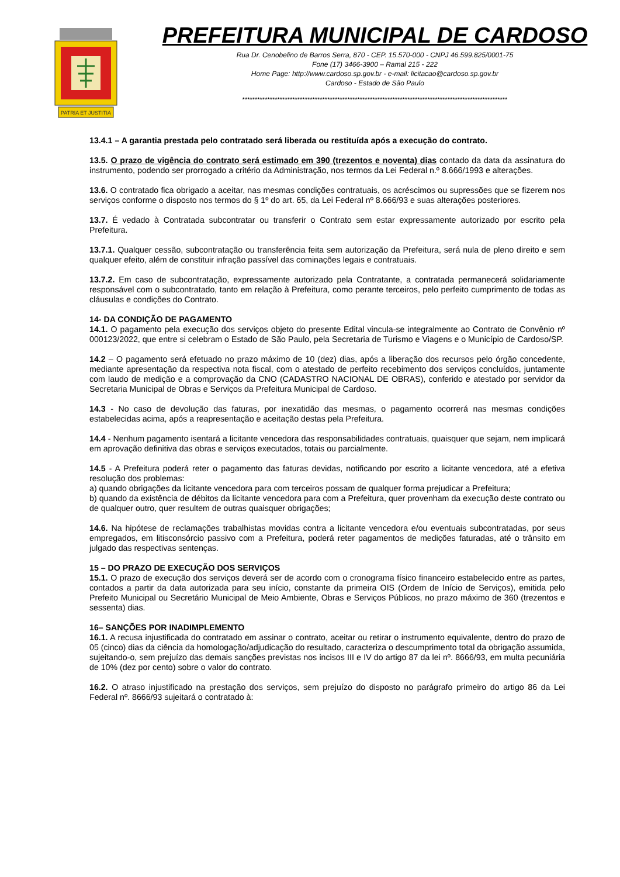PATRIA ET JUSTITIA
PREFEITURA MUNICIPAL DE CARDOSO
Rua Dr. Cenobelino de Barros Serra, 870 - CEP. 15.570-000 - CNPJ 46.599.825/0001-75
Fone (17) 3466-3900 – Ramal 215 - 222
Home Page: http://www.cardoso.sp.gov.br - e-mail: licitacao@cardoso.sp.gov.br
Cardoso - Estado de São Paulo
**********************************************************************************************************
13.4.1 – A garantia prestada pelo contratado será liberada ou restituída após a execução do contrato.
13.5. O prazo de vigência do contrato será estimado em 390 (trezentos e noventa) dias contado da data da assinatura do instrumento, podendo ser prorrogado a critério da Administração, nos termos da Lei Federal n.º 8.666/1993 e alterações.
13.6. O contratado fica obrigado a aceitar, nas mesmas condições contratuais, os acréscimos ou supressões que se fizerem nos serviços conforme o disposto nos termos do § 1º do art. 65, da Lei Federal nº 8.666/93 e suas alterações posteriores.
13.7. É vedado à Contratada subcontratar ou transferir o Contrato sem estar expressamente autorizado por escrito pela Prefeitura.
13.7.1. Qualquer cessão, subcontratação ou transferência feita sem autorização da Prefeitura, será nula de pleno direito e sem qualquer efeito, além de constituir infração passível das cominações legais e contratuais.
13.7.2. Em caso de subcontratação, expressamente autorizado pela Contratante, a contratada permanecerá solidariamente responsável com o subcontratado, tanto em relação à Prefeitura, como perante terceiros, pelo perfeito cumprimento de todas as cláusulas e condições do Contrato.
14- DA CONDIÇÃO DE PAGAMENTO
14.1. O pagamento pela execução dos serviços objeto do presente Edital vincula-se integralmente ao Contrato de Convênio nº 000123/2022, que entre si celebram o Estado de São Paulo, pela Secretaria de Turismo e Viagens e o Município de Cardoso/SP.
14.2 – O pagamento será efetuado no prazo máximo de 10 (dez) dias, após a liberação dos recursos pelo órgão concedente, mediante apresentação da respectiva nota fiscal, com o atestado de perfeito recebimento dos serviços concluídos, juntamente com laudo de medição e a comprovação da CNO (CADASTRO NACIONAL DE OBRAS), conferido e atestado por servidor da Secretaria Municipal de Obras e Serviços da Prefeitura Municipal de Cardoso.
14.3 - No caso de devolução das faturas, por inexatidão das mesmas, o pagamento ocorrerá nas mesmas condições estabelecidas acima, após a reapresentação e aceitação destas pela Prefeitura.
14.4 - Nenhum pagamento isentará a licitante vencedora das responsabilidades contratuais, quaisquer que sejam, nem implicará em aprovação definitiva das obras e serviços executados, totais ou parcialmente.
14.5 - A Prefeitura poderá reter o pagamento das faturas devidas, notificando por escrito a licitante vencedora, até a efetiva resolução dos problemas:
a) quando obrigações da licitante vencedora para com terceiros possam de qualquer forma prejudicar a Prefeitura;
b) quando da existência de débitos da licitante vencedora para com a Prefeitura, quer provenham da execução deste contrato ou de qualquer outro, quer resultem de outras quaisquer obrigações;
14.6. Na hipótese de reclamações trabalhistas movidas contra a licitante vencedora e/ou eventuais subcontratadas, por seus empregados, em litisconsórcio passivo com a Prefeitura, poderá reter pagamentos de medições faturadas, até o trânsito em julgado das respectivas sentenças.
15 – DO PRAZO DE EXECUÇÃO DOS SERVIÇOS
15.1. O prazo de execução dos serviços deverá ser de acordo com o cronograma físico financeiro estabelecido entre as partes, contados a partir da data autorizada para seu início, constante da primeira OIS (Ordem de Início de Serviços), emitida pelo Prefeito Municipal ou Secretário Municipal de Meio Ambiente, Obras e Serviços Públicos, no prazo máximo de 360 (trezentos e sessenta) dias.
16– SANÇÕES POR INADIMPLEMENTO
16.1. A recusa injustificada do contratado em assinar o contrato, aceitar ou retirar o instrumento equivalente, dentro do prazo de 05 (cinco) dias da ciência da homologação/adjudicação do resultado, caracteriza o descumprimento total da obrigação assumida, sujeitando-o, sem prejuízo das demais sanções previstas nos incisos III e IV do artigo 87 da lei nº. 8666/93, em multa pecuniária de 10% (dez por cento) sobre o valor do contrato.
16.2. O atraso injustificado na prestação dos serviços, sem prejuízo do disposto no parágrafo primeiro do artigo 86 da Lei Federal nº. 8666/93 sujeitará o contratado à: